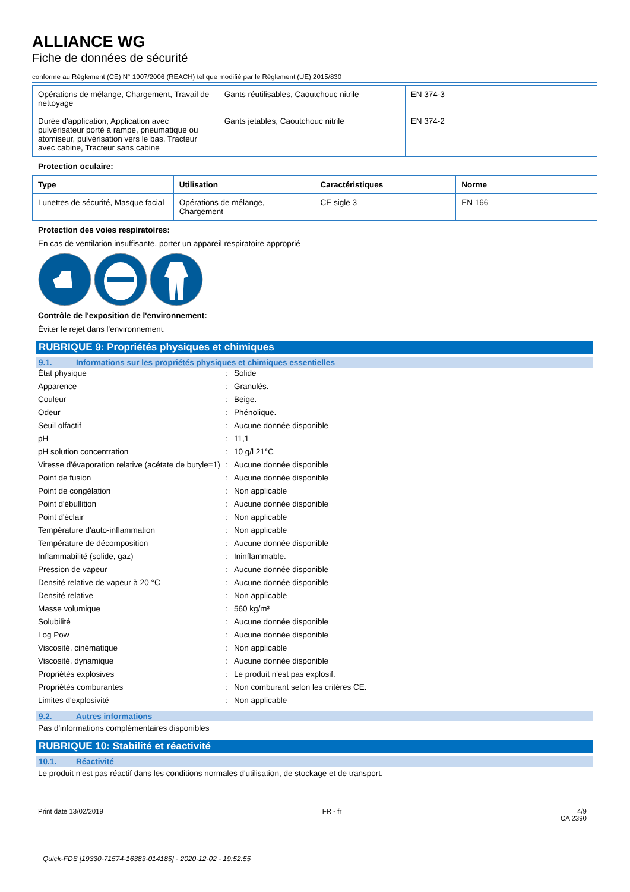ALLIANCE WG
Fiche de données de sécurité
conforme au Règlement (CE) N° 1907/2006 (REACH) tel que modifié par le Règlement (UE) 2015/830
| Opérations de mélange, Chargement, Travail de nettoyage | Gants réutilisables, Caoutchouc nitrile | EN 374-3 |
| Durée d'application, Application avec pulvérisateur porté à rampe, pneumatique ou atomiseur, pulvérisation vers le bas, Tracteur avec cabine, Tracteur sans cabine | Gants jetables, Caoutchouc nitrile | EN 374-2 |
Protection oculaire:
| Type | Utilisation | Caractéristiques | Norme |
| --- | --- | --- | --- |
| Lunettes de sécurité, Masque facial | Opérations de mélange, Chargement | CE sigle 3 | EN 166 |
Protection des voies respiratoires:
En cas de ventilation insuffisante, porter un appareil respiratoire approprié
Contrôle de l'exposition de l'environnement:
Éviter le rejet dans l'environnement.
RUBRIQUE 9: Propriétés physiques et chimiques
9.1. Informations sur les propriétés physiques et chimiques essentielles
| État physique | : | Solide |
| Apparence | : | Granulés. |
| Couleur | : | Beige. |
| Odeur | : | Phénolique. |
| Seuil olfactif | : | Aucune donnée disponible |
| pH | : | 11,1 |
| pH solution concentration | : | 10 g/l 21°C |
| Vitesse d'évaporation relative (acétate de butyle=1) | : | Aucune donnée disponible |
| Point de fusion | : | Aucune donnée disponible |
| Point de congélation | : | Non applicable |
| Point d'ébullition | : | Aucune donnée disponible |
| Point d'éclair | : | Non applicable |
| Température d'auto-inflammation | : | Non applicable |
| Température de décomposition | : | Aucune donnée disponible |
| Inflammabilité (solide, gaz) | : | Ininflammable. |
| Pression de vapeur | : | Aucune donnée disponible |
| Densité relative de vapeur à 20 °C | : | Aucune donnée disponible |
| Densité relative | : | Non applicable |
| Masse volumique | : | 560 kg/m³ |
| Solubilité | : | Aucune donnée disponible |
| Log Pow | : | Aucune donnée disponible |
| Viscosité, cinématique | : | Non applicable |
| Viscosité, dynamique | : | Aucune donnée disponible |
| Propriétés explosives | : | Le produit n'est pas explosif. |
| Propriétés comburantes | : | Non comburant selon les critères CE. |
| Limites d'explosivité | : | Non applicable |
9.2. Autres informations
Pas d'informations complémentaires disponibles
RUBRIQUE 10: Stabilité et réactivité
10.1. Réactivité
Le produit n'est pas réactif dans les conditions normales d'utilisation, de stockage et de transport.
Print date 13/02/2019 FR - fr 4/9
CA 2390
Quick-FDS [19330-71574-16383-014185] - 2020-12-02 - 19:52:55